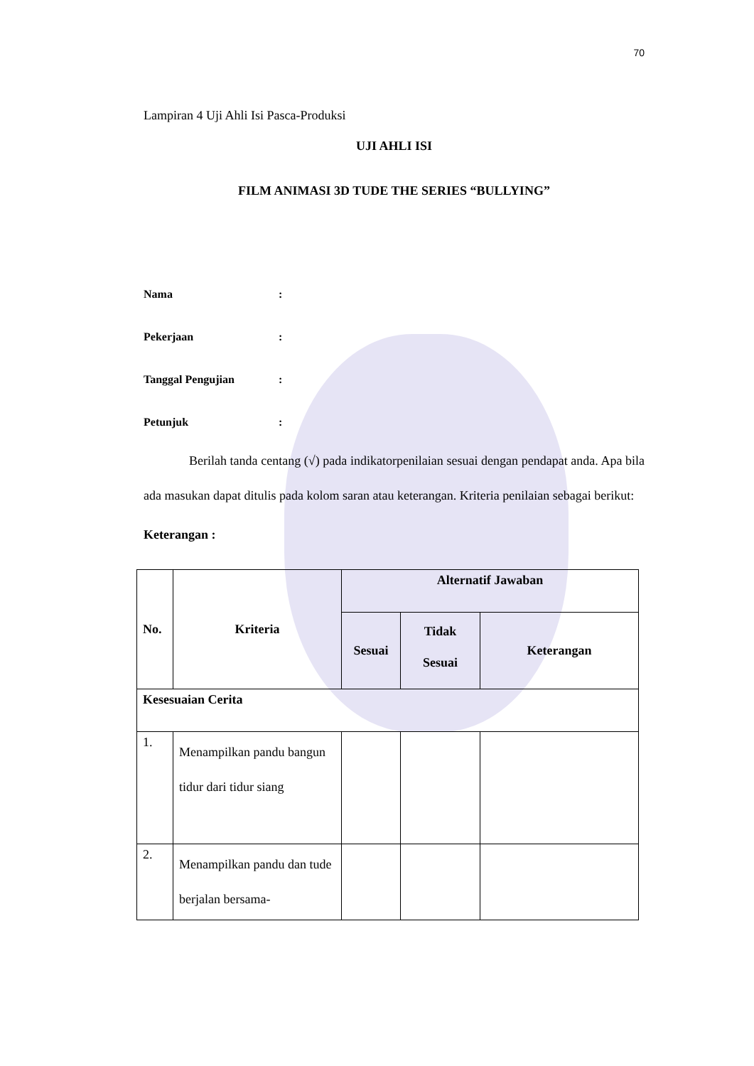70
Lampiran 4 Uji Ahli Isi Pasca-Produksi
UJI AHLI ISI
FILM ANIMASI 3D TUDE THE SERIES “BULLYING”
Nama:
Pekerjaan:
Tanggal Pengujian:
Petunjuk:
Berilah tanda centang (√) pada indikatorpenilaian sesuai dengan pendapat anda. Apa bila ada masukan dapat ditulis pada kolom saran atau keterangan. Kriteria penilaian sebagai berikut:
Keterangan :
| No. | Kriteria | Alternatif Jawaban | | |
| --- | --- | --- | --- | --- |
| | | Sesuai | Tidak Sesuai | Keterangan |
| Kesesuaian Cerita | | | | |
| 1. | Menampilkan pandu bangun tidur dari tidur siang | | | |
| 2. | Menampilkan pandu dan tude berjalan bersama- | | | |